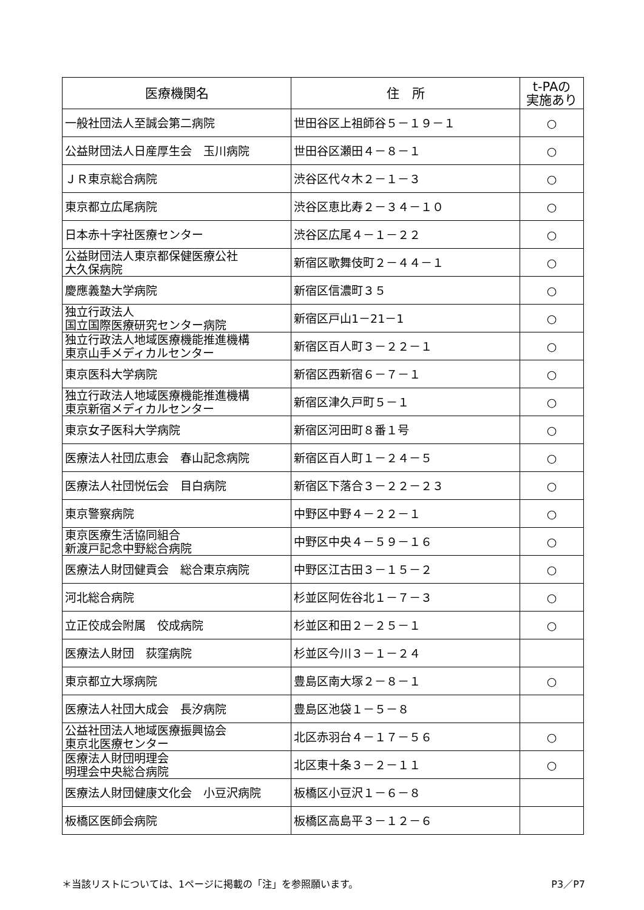| 医療機関名 | 住 所 | t-PAの 実施あり |
| --- | --- | --- |
| 一般社団法人至誠会第二病院 | 世田谷区上祖師谷５－１９－１ | ○ |
| 公益財団法人日産厚生会 玉川病院 | 世田谷区瀬田４－８－１ | ○ |
| ＪＲ東京総合病院 | 渋谷区代々木２－１－３ | ○ |
| 東京都立広尾病院 | 渋谷区恵比寿２－３４－１０ | ○ |
| 日本赤十字社医療センター | 渋谷区広尾４－１－２２ | ○ |
| 公益財団法人東京都保健医療公社 大久保病院 | 新宿区歌舞伎町２－４４－１ | ○ |
| 慶應義塾大学病院 | 新宿区信濃町３５ | ○ |
| 独立行政法人 国立国際医療研究センター病院 | 新宿区戸山1－21－1 | ○ |
| 独立行政法人地域医療機能推進機構 東京山手メディカルセンター | 新宿区百人町３－２２－１ | ○ |
| 東京医科大学病院 | 新宿区西新宿６－７－１ | ○ |
| 独立行政法人地域医療機能推進機構 東京新宿メディカルセンター | 新宿区津久戸町５－１ | ○ |
| 東京女子医科大学病院 | 新宿区河田町８番１号 | ○ |
| 医療法人社団広恵会 春山記念病院 | 新宿区百人町１－２４－５ | ○ |
| 医療法人社団悦伝会 目白病院 | 新宿区下落合３－２２－２３ | ○ |
| 東京警察病院 | 中野区中野４－２２－１ | ○ |
| 東京医療生活協同組合 新渡戸記念中野総合病院 | 中野区中央４－５９－１６ | ○ |
| 医療法人財団健貢会 総合東京病院 | 中野区江古田３－１５－２ | ○ |
| 河北総合病院 | 杉並区阿佐谷北１－７－３ | ○ |
| 立正佼成会附属 佼成病院 | 杉並区和田２－２５－１ | ○ |
| 医療法人財団 荻窪病院 | 杉並区今川３－１－２４ | |
| 東京都立大塚病院 | 豊島区南大塚２－８－１ | ○ |
| 医療法人社団大成会 長汐病院 | 豊島区池袋１－５－８ | |
| 公益社団法人地域医療振興協会 東京北医療センター | 北区赤羽台４－１７－５６ | ○ |
| 医療法人財団明理会 明理会中央総合病院 | 北区東十条３－２－１１ | ○ |
| 医療法人財団健康文化会 小豆沢病院 | 板橋区小豆沢１－６－８ | |
| 板橋区医師会病院 | 板橋区高島平３－１２－６ | |
＊当該リストについては、1ページに掲載の「注」を参照願います。 P3／P7